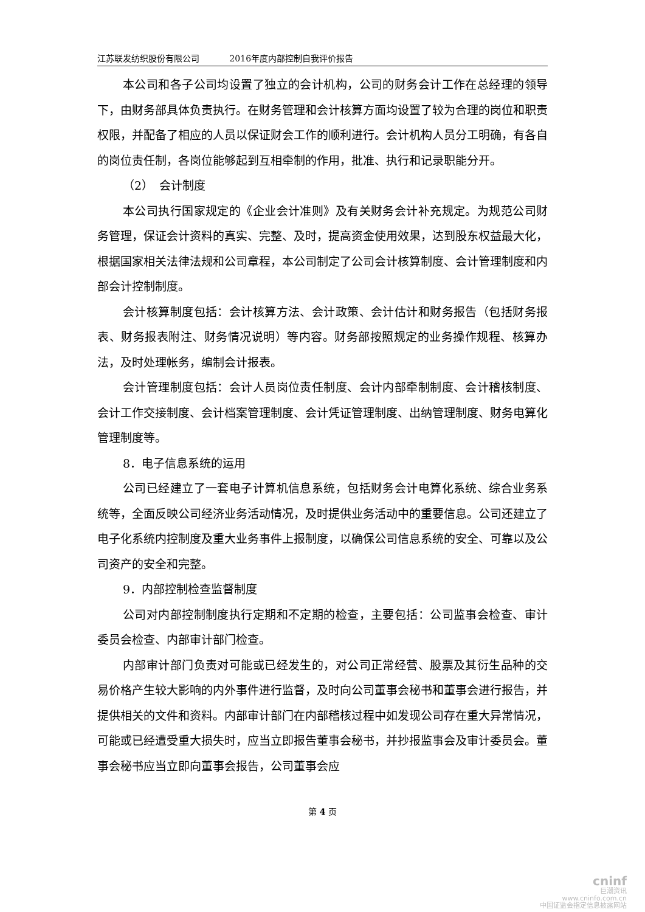江苏联发纺织股份有限公司 2016年度内部控制自我评价报告
本公司和各子公司均设置了独立的会计机构，公司的财务会计工作在总经理的领导下，由财务部具体负责执行。在财务管理和会计核算方面均设置了较为合理的岗位和职责权限，并配备了相应的人员以保证财会工作的顺利进行。会计机构人员分工明确，有各自的岗位责任制，各岗位能够起到互相牵制的作用，批准、执行和记录职能分开。
（2）　会计制度
本公司执行国家规定的《企业会计准则》及有关财务会计补充规定。为规范公司财务管理，保证会计资料的真实、完整、及时，提高资金使用效果，达到股东权益最大化，根据国家相关法律法规和公司章程，本公司制定了公司会计核算制度、会计管理制度和内部会计控制制度。
会计核算制度包括：会计核算方法、会计政策、会计估计和财务报告（包括财务报表、财务报表附注、财务情况说明）等内容。财务部按照规定的业务操作规程、核算办法，及时处理帐务，编制会计报表。
会计管理制度包括：会计人员岗位责任制度、会计内部牵制制度、会计稽核制度、会计工作交接制度、会计档案管理制度、会计凭证管理制度、出纳管理制度、财务电算化管理制度等。
8．电子信息系统的运用
公司已经建立了一套电子计算机信息系统，包括财务会计电算化系统、综合业务系统等，全面反映公司经济业务活动情况，及时提供业务活动中的重要信息。公司还建立了电子化系统内控制度及重大业务事件上报制度，以确保公司信息系统的安全、可靠以及公司资产的安全和完整。
9．内部控制检查监督制度
公司对内部控制制度执行定期和不定期的检查，主要包括：公司监事会检查、审计委员会检查、内部审计部门检查。
内部审计部门负责对可能或已经发生的，对公司正常经营、股票及其衍生品种的交易价格产生较大影响的内外事件进行监督，及时向公司董事会秘书和董事会进行报告，并提供相关的文件和资料。内部审计部门在内部稽核过程中如发现公司存在重大异常情况，可能或已经遭受重大损失时，应当立即报告董事会秘书，并抄报监事会及审计委员会。董事会秘书应当立即向董事会报告，公司董事会应
第 4 页
cninf
巨潮资讯
www.cninfo.com.cn
中国证监会指定信息披露网站